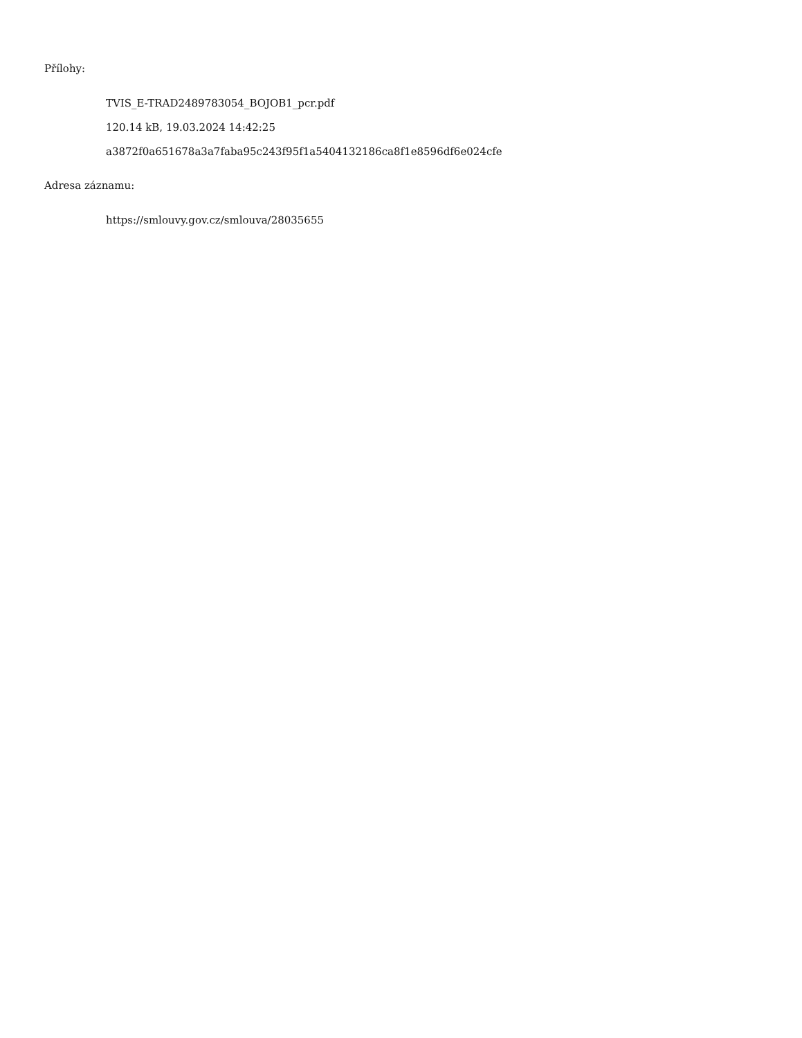Přílohy:
TVIS_E-TRAD2489783054_BOJOB1_pcr.pdf
120.14 kB, 19.03.2024 14:42:25
a3872f0a651678a3a7faba95c243f95f1a5404132186ca8f1e8596df6e024cfe
Adresa záznamu:
https://smlouvy.gov.cz/smlouva/28035655